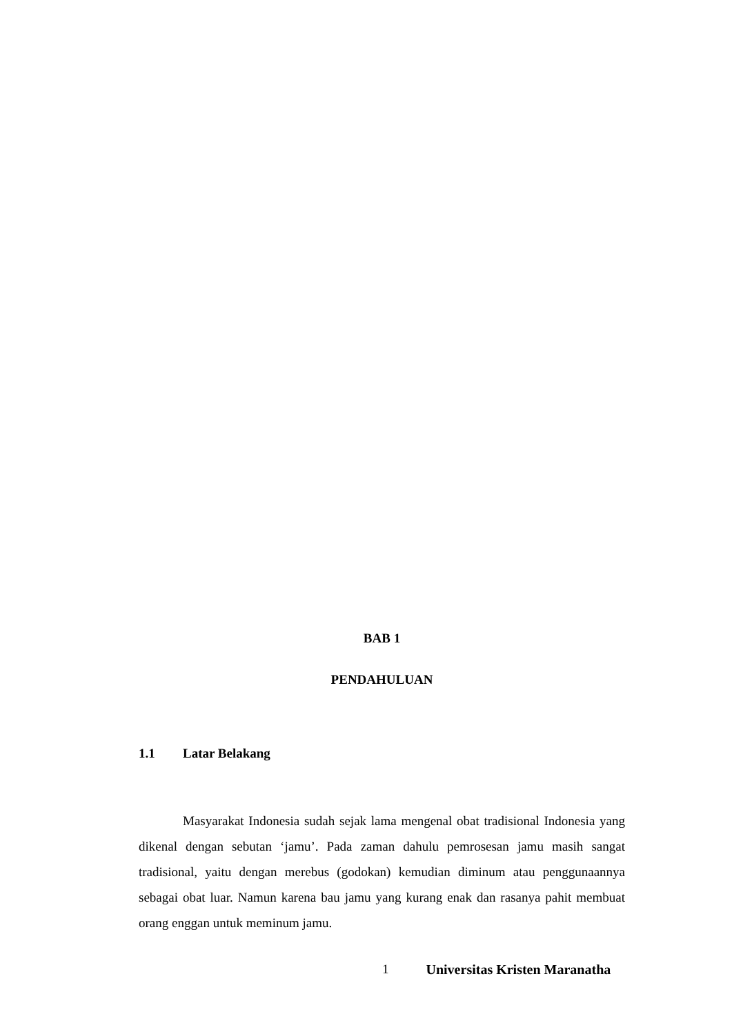BAB 1
PENDAHULUAN
1.1 Latar Belakang
Masyarakat Indonesia sudah sejak lama mengenal obat tradisional Indonesia yang dikenal dengan sebutan ‘jamu’. Pada zaman dahulu pemrosesan jamu masih sangat tradisional, yaitu dengan merebus (godokan) kemudian diminum atau penggunaannya sebagai obat luar. Namun karena bau jamu yang kurang enak dan rasanya pahit membuat orang enggan untuk meminum jamu.
1 Universitas Kristen Maranatha